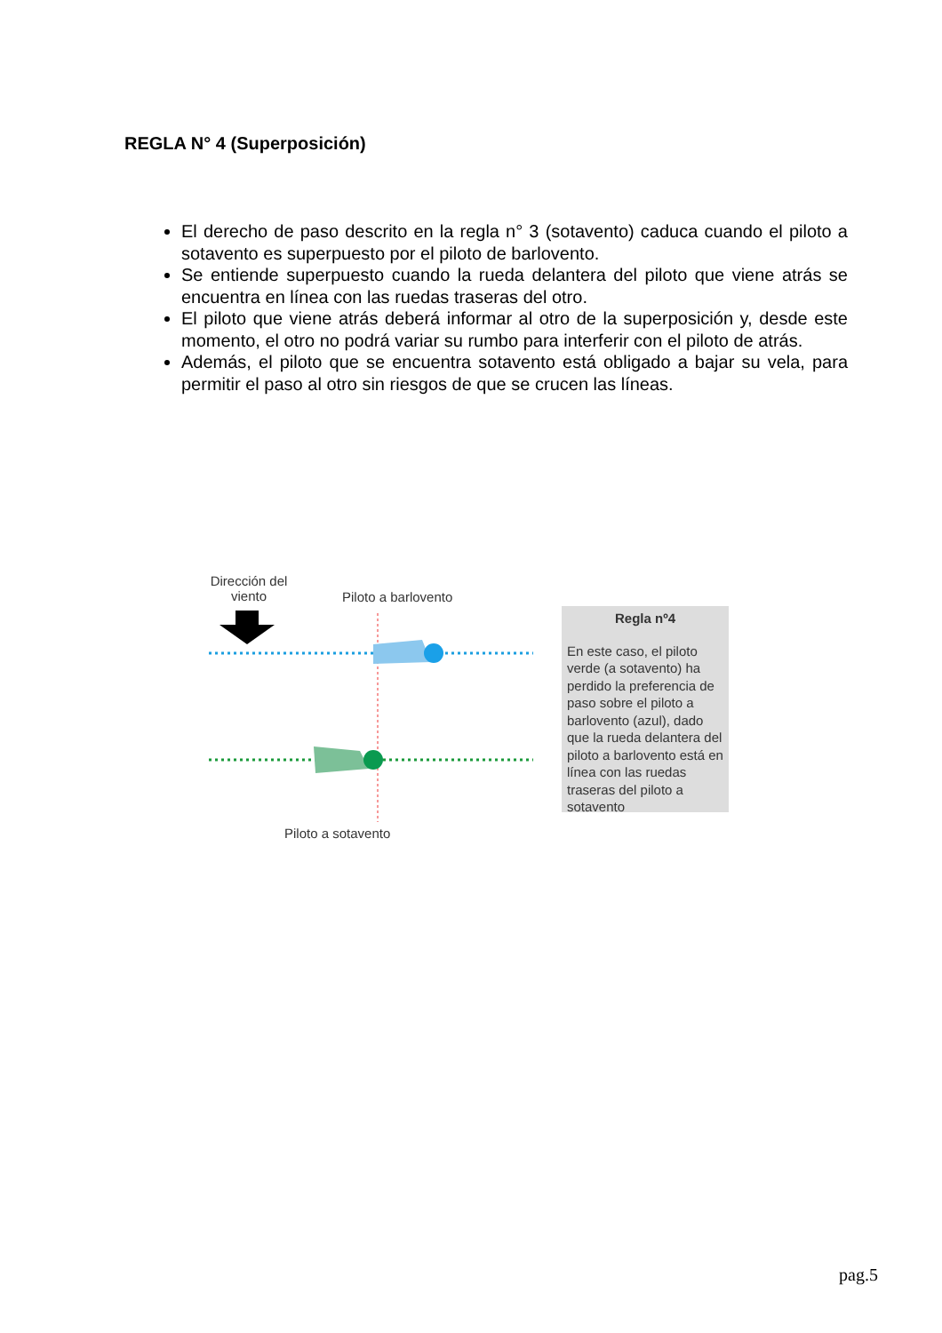REGLA N° 4 (Superposición)
El derecho de paso descrito en la regla n° 3 (sotavento) caduca cuando el piloto a sotavento es superpuesto por el piloto de barlovento.
Se entiende superpuesto cuando la rueda delantera del piloto que viene atrás se encuentra en línea con las ruedas traseras del otro.
El piloto que viene atrás deberá informar al otro de la superposición y, desde este momento, el otro no podrá variar su rumbo para interferir con el piloto de atrás.
Además, el piloto que se encuentra sotavento está obligado a bajar su vela, para permitir el paso al otro sin riesgos de que se crucen las líneas.
Dirección del
viento
Piloto a barlovento
Piloto a sotavento
Regla nº4
En este caso, el piloto verde (a sotavento) ha perdido la preferencia de paso sobre el piloto a barlovento (azul), dado que la rueda delantera del piloto a barlovento está en línea con las ruedas traseras del piloto a sotavento
pag.5